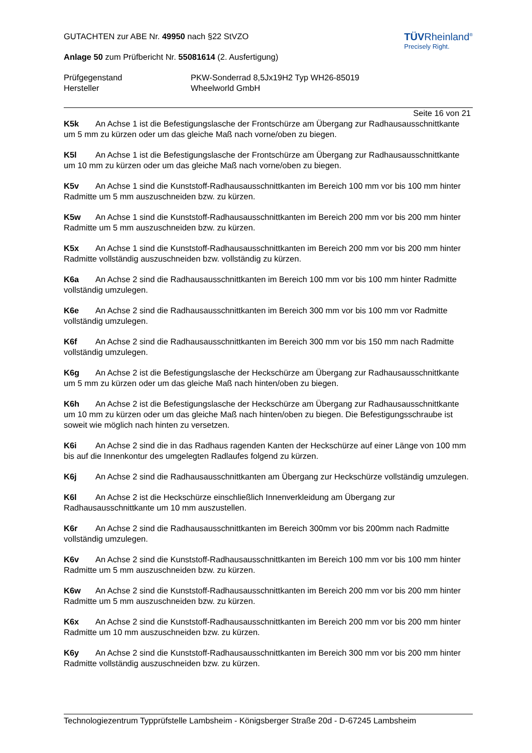TÜVRheinland<sup>®</sup>
Precisely Right.
GUTACHTEN zur ABE Nr. 49950 nach §22 StVZO
Anlage 50 zum Prüfbericht Nr. 55081614 (2. Ausfertigung)
Prüfgegenstand
Hersteller
PKW-Sonderrad 8,5Jx19H2 Typ WH26-85019
Wheelworld GmbH
Seite 16 von 21
K5k An Achse 1 ist die Befestigungslasche der Frontschürze am Übergang zur Radhausausschnittkante um 5 mm zu kürzen oder um das gleiche Maß nach vorne/oben zu biegen.
K5l An Achse 1 ist die Befestigungslasche der Frontschürze am Übergang zur Radhausausschnittkante um 10 mm zu kürzen oder um das gleiche Maß nach vorne/oben zu biegen.
K5v An Achse 1 sind die Kunststoff-Radhausausschnittkanten im Bereich 100 mm vor bis 100 mm hinter Radmitte um 5 mm auszuschneiden bzw. zu kürzen.
K5w An Achse 1 sind die Kunststoff-Radhausausschnittkanten im Bereich 200 mm vor bis 200 mm hinter Radmitte um 5 mm auszuschneiden bzw. zu kürzen.
K5x An Achse 1 sind die Kunststoff-Radhausausschnittkanten im Bereich 200 mm vor bis 200 mm hinter Radmitte vollständig auszuschneiden bzw. vollständig zu kürzen.
K6a An Achse 2 sind die Radhausausschnittkanten im Bereich 100 mm vor bis 100 mm hinter Radmitte vollständig umzulegen.
K6e An Achse 2 sind die Radhausausschnittkanten im Bereich 300 mm vor bis 100 mm vor Radmitte vollständig umzulegen.
K6f An Achse 2 sind die Radhausausschnittkanten im Bereich 300 mm vor bis 150 mm nach Radmitte vollständig umzulegen.
K6g An Achse 2 ist die Befestigungslasche der Heckschürze am Übergang zur Radhausausschnittkante um 5 mm zu kürzen oder um das gleiche Maß nach hinten/oben zu biegen.
K6h An Achse 2 ist die Befestigungslasche der Heckschürze am Übergang zur Radhausausschnittkante um 10 mm zu kürzen oder um das gleiche Maß nach hinten/oben zu biegen. Die Befestigungsschraube ist soweit wie möglich nach hinten zu versetzen.
K6i An Achse 2 sind die in das Radhaus ragenden Kanten der Heckschürze auf einer Länge von 100 mm bis auf die Innenkontur des umgelegten Radlaufes folgend zu kürzen.
K6j An Achse 2 sind die Radhausausschnittkanten am Übergang zur Heckschürze vollständig umzulegen.
K6l An Achse 2 ist die Heckschürze einschließlich Innenverkleidung am Übergang zur Radhausausschnittkante um 10 mm auszustellen.
K6r An Achse 2 sind die Radhausausschnittkanten im Bereich 300mm vor bis 200mm nach Radmitte vollständig umzulegen.
K6v An Achse 2 sind die Kunststoff-Radhausausschnittkanten im Bereich 100 mm vor bis 100 mm hinter Radmitte um 5 mm auszuschneiden bzw. zu kürzen.
K6w An Achse 2 sind die Kunststoff-Radhausausschnittkanten im Bereich 200 mm vor bis 200 mm hinter Radmitte um 5 mm auszuschneiden bzw. zu kürzen.
K6x An Achse 2 sind die Kunststoff-Radhausausschnittkanten im Bereich 200 mm vor bis 200 mm hinter Radmitte um 10 mm auszuschneiden bzw. zu kürzen.
K6y An Achse 2 sind die Kunststoff-Radhausausschnittkanten im Bereich 300 mm vor bis 200 mm hinter Radmitte vollständig auszuschneiden bzw. zu kürzen.
Technologiezentrum Typprüfstelle Lambsheim - Königsberger Straße 20d - D-67245 Lambsheim